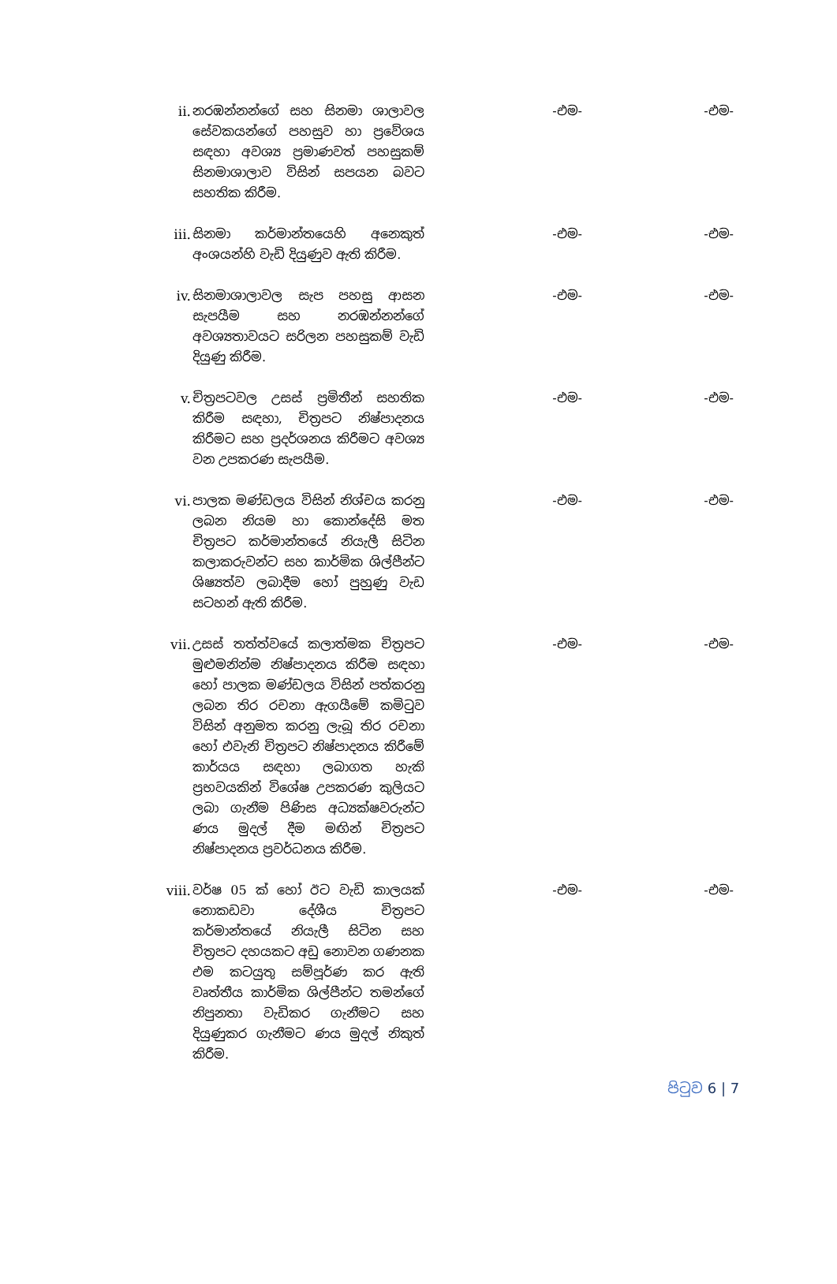| ii. | නරඹන්නන්ගේ සහ සිනමා ශාලාවල සේවකයන්ගේ පහසුව හා ප්‍රවේශය සඳහා අවශ්‍ය ප්‍රමාණවත් පහසුකම් සිනමාශාලාව විසින් සපයන බවට සහතික කිරීම. | -එම- | -එම- |
| iii. | සිනමා කර්මාන්තයෙහි අනෙකුත් අංශයන්හි වැඩි දියුණුව ඇති කිරීම. | -එම- | -එම- |
| iv. | සිනමාශාලාවල සැප පහසු ආසන සැපයීම සහ නරඹන්නන්ගේ අවශ්‍යතාවයට සරිලන පහසුකම් වැඩි දියුණු කිරීම. | -එම- | -එම- |
| v. | චිත්‍රපටවල උසස් ප්‍රමිතීන් සහතික කිරීම සඳහා, චිත්‍රපට නිෂ්පාදනය කිරීමට සහ ප්‍රදර්ශනය කිරීමට අවශ්‍ය වන උපකරණ සැපයීම. | -එම- | -එම- |
| vi. | පාලක මණ්ඩලය විසින් නිශ්චය කරනු ලබන නියම හා කොන්දේසි මත චිත්‍රපට කර්මාන්තයේ නියැලී සිටින කලාකරුවන්ට සහ කාර්මික ශිල්පීන්ට ශිෂ්‍යත්ව ලබාදීම හෝ පුහුණු වැඩ සටහන් ඇති කිරීම. | -එම- | -එම- |
| vii. | උසස් තත්ත්වයේ කලාත්මක චිත්‍රපට මුළුමනින්ම නිෂ්පාදනය කිරීම සඳහා හෝ පාලක මණ්ඩලය විසින් පත්කරනු ලබන තිර රචනා ඇගයීමේ කමිටුව විසින් අනුමත කරනු ලැබූ තිර රචනා හෝ එවැනි චිත්‍රපට නිෂ්පාදනය කිරීමේ කාර්යය සඳහා ලබාගත හැකි ප්‍රභවයකින් විශේෂ උපකරණ කුලියට ලබා ගැනීම පිණිස අධ්‍යක්ෂවරුන්ට ණය මුදල් දීම මඟින් චිත්‍රපට නිෂ්පාදනය ප්‍රවර්ධනය කිරීම. | -එම- | -එම- |
| viii. | වර්ෂ 05 ක් හෝ ඊට වැඩි කාලයක් නොකඩවා දේශීය චිත්‍රපට කර්මාන්තයේ නියැලී සිටින සහ චිත්‍රපට දහයකට අඩු නොවන ගණනක එම කටයුතු සම්පූර්ණ කර ඇති වෘත්තීය කාර්මික ශිල්පීන්ට තමන්ගේ නිපුනතා වැඩිකර ගැනීමට සහ දියුණුකර ගැනීමට ණය මුදල් නිකුත් කිරීම. | -එම- | -එම- |
පිටුව 6 | 7